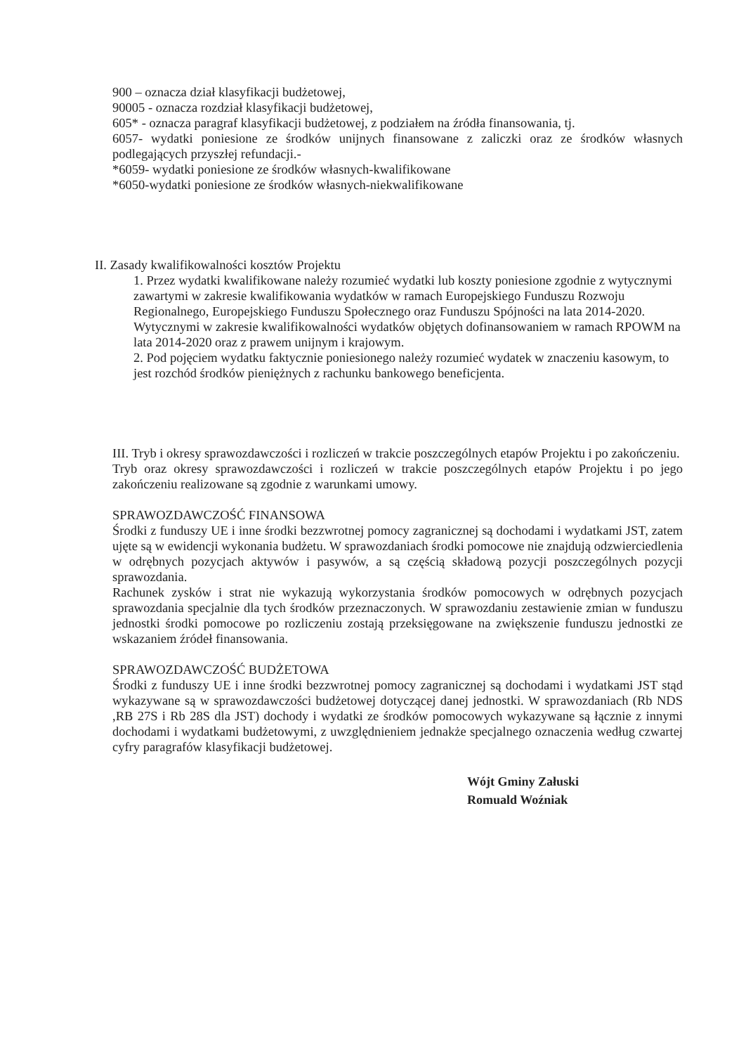900 – oznacza dział klasyfikacji budżetowej,
90005 - oznacza rozdział klasyfikacji budżetowej,
605* - oznacza paragraf klasyfikacji budżetowej, z podziałem na źródła finansowania, tj.
6057- wydatki poniesione ze środków unijnych finansowane z zaliczki oraz ze środków własnych podlegających przyszłej refundacji.-
*6059- wydatki poniesione ze środków własnych-kwalifikowane
*6050-wydatki poniesione ze środków własnych-niekwalifikowane
II. Zasady kwalifikowalności kosztów Projektu
1. Przez wydatki kwalifikowane należy rozumieć wydatki lub koszty poniesione zgodnie z wytycznymi zawartymi w zakresie kwalifikowania wydatków w ramach Europejskiego Funduszu Rozwoju Regionalnego, Europejskiego Funduszu Społecznego oraz Funduszu Spójności na lata 2014-2020. Wytycznymi w zakresie kwalifikowalności wydatków objętych dofinansowaniem w ramach RPOWM na lata 2014-2020 oraz z prawem unijnym i krajowym.
2. Pod pojęciem wydatku faktycznie poniesionego należy rozumieć wydatek w znaczeniu kasowym, to jest rozchód środków pieniężnych z rachunku bankowego beneficjenta.
III. Tryb i okresy sprawozdawczości i rozliczeń w trakcie poszczególnych etapów Projektu i po zakończeniu.
Tryb oraz okresy sprawozdawczości i rozliczeń w trakcie poszczególnych etapów Projektu i po jego zakończeniu realizowane są zgodnie z warunkami umowy.
SPRAWOZDAWCZOŚĆ FINANSOWA
Środki z funduszy UE i inne środki bezzwrotnej pomocy zagranicznej są dochodami i wydatkami JST, zatem ujęte są w ewidencji wykonania budżetu. W sprawozdaniach środki pomocowe nie znajdują odzwierciedlenia w odrębnych pozycjach aktywów i pasywów, a są częścią składową pozycji poszczególnych pozycji sprawozdania.
Rachunek zysków i strat nie wykazują wykorzystania środków pomocowych w odrębnych pozycjach sprawozdania specjalnie dla tych środków przeznaczonych. W sprawozdaniu zestawienie zmian w funduszu jednostki środki pomocowe po rozliczeniu zostają przeksięgowane na zwiększenie funduszu jednostki ze wskazaniem źródeł finansowania.
SPRAWOZDAWCZOŚĆ BUDŻETOWA
Środki z funduszy UE i inne środki bezzwrotnej pomocy zagranicznej są dochodami i wydatkami JST stąd wykazywane są w sprawozdawczości budżetowej dotyczącej danej jednostki. W sprawozdaniach (Rb NDS ,RB 27S i Rb 28S dla JST) dochody i wydatki ze środków pomocowych wykazywane są łącznie z innymi dochodami i wydatkami budżetowymi, z uwzględnieniem jednakże specjalnego oznaczenia według czwartej cyfry paragrafów klasyfikacji budżetowej.
Wójt Gminy Załuski
Romuald Woźniak